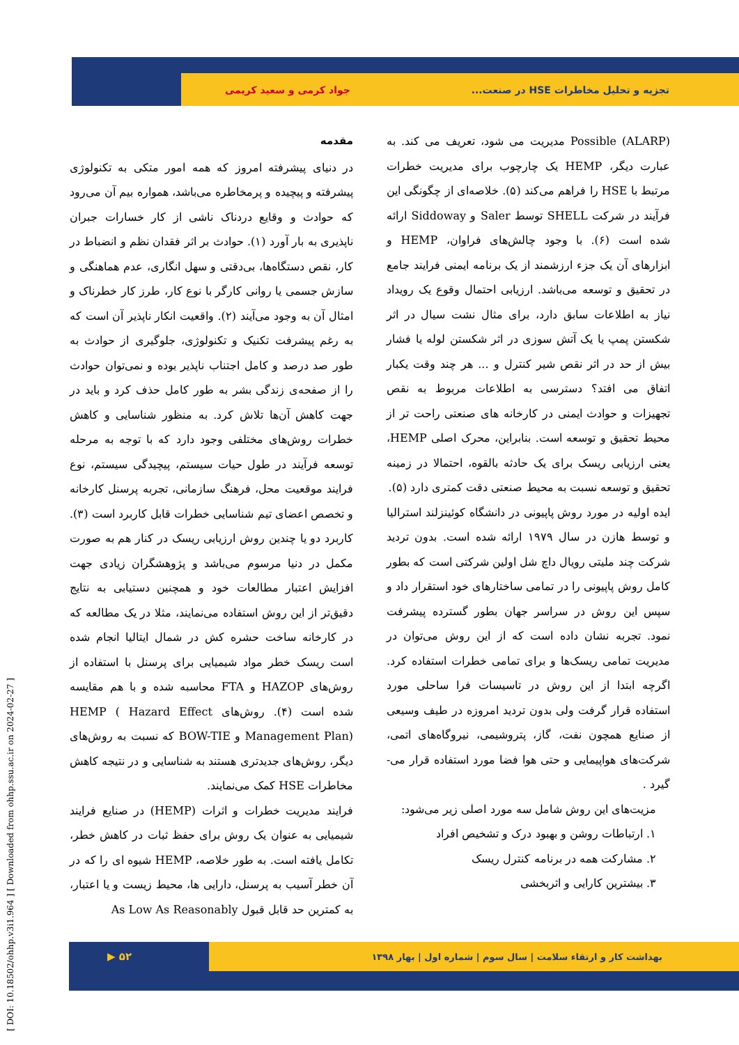تجزیه و تحلیل مخاطرات HSE در صنعت... جواد کرمی و سعید کریمی
[ DOI: 10.18502/ohhp.v3i1.964 ] [ Downloaded from ohhp.ssu.ac.ir on 2024-02-27 ]
مقدمه
در دنیای پیشرفته امروز که همه امور متکی به تکنولوژی پیشرفته و پیچیده و پرمخاطره می‌باشد، همواره بیم آن می‌رود که حوادث و وقایع دردناک ناشی از کار خسارات جبران ناپذیری به بار آورد (۱). حوادث بر اثر فقدان نظم و انضباط در کار، نقص دستگاه‌ها، بی‌دقتی و سهل انگاری، عدم هماهنگی و سازش جسمی یا روانی کارگر با نوع کار، طرز کار خطرناک و امثال آن به وجود می‌آیند (۲). واقعیت انکار ناپذیر آن است که به رغم پیشرفت تکنیک و تکنولوژی، جلوگیری از حوادث به طور صد درصد و کامل اجتناب ناپذیر بوده و نمی‌توان حوادث را از صفحه‌ی زندگی بشر به طور کامل حذف کرد و باید در جهت کاهش آن‌ها تلاش کرد. به منظور شناسایی و کاهش خطرات روش‌های مختلفی وجود دارد که با توجه به مرحله توسعه فرآیند در طول حیات سیستم، پیچیدگی سیستم، نوع فرایند موقعیت محل، فرهنگ سازمانی، تجربه پرسنل کارخانه و تخصص اعضای تیم شناسایی خطرات قابل کاربرد است (۳). کاربرد دو یا چندین روش ارزیابی ریسک در کنار هم به صورت مکمل در دنیا مرسوم می‌باشد و پژوهشگران زیادی جهت افزایش اعتبار مطالعات خود و همچنین دستیابی به نتایج دقیق‌تر از این روش استفاده می‌نمایند، مثلا در یک مطالعه که در کارخانه ساخت حشره کش در شمال ایتالیا انجام شده است ریسک خطر مواد شیمیایی برای پرسنل با استفاده از روش‌های HAZOP و FTA محاسبه شده و با هم مقایسه شده است (۴). روش‌های HEMP ( Hazard Effect Management Plan) و BOW-TIE که نسبت به روش‌های دیگر، روش‌های جدیدتری هستند به شناسایی و در نتیجه کاهش مخاطرات HSE کمک می‌نمایند.
فرایند مدیریت خطرات و اثرات (HEMP) در صنایع فرایند شیمیایی به عنوان یک روش برای حفظ ثبات در کاهش خطر، تکامل یافته است. به طور خلاصه، HEMP شیوه ای را که در آن خطر آسیب به پرسنل، دارایی ها، محیط زیست و یا اعتبار، به کمترین حد قابل قبول As Low As Reasonably
Possible (ALARP) مدیریت می شود، تعریف می کند. به عبارت دیگر، HEMP یک چارچوب برای مدیریت خطرات مرتبط با HSE را فراهم می‌کند (۵). خلاصه‌ای از چگونگی این فرآیند در شرکت SHELL توسط Saler و Siddoway ارائه شده است (۶). با وجود چالش‌های فراوان، HEMP و ابزارهای آن یک جزء ارزشمند از یک برنامه ایمنی فرایند جامع در تحقیق و توسعه می‌باشد. ارزیابی احتمال وقوع یک رویداد نیاز به اطلاعات سابق دارد، برای مثال نشت سیال در اثر شکستن پمپ یا یک آتش سوزی در اثر شکستن لوله یا فشار بیش از حد در اثر نقص شیر کنترل و ... هر چند وقت یکبار اتفاق می افتد؟ دسترسی به اطلاعات مربوط به نقص تجهیزات و حوادث ایمنی در کارخانه های صنعتی راحت تر از محیط تحقیق و توسعه است. بنابراین، محرک اصلی HEMP، یعنی ارزیابی ریسک برای یک حادثه بالقوه، احتمالا در زمینه تحقیق و توسعه نسبت به محیط صنعتی دقت کمتری دارد (۵).
ایده اولیه در مورد روش پاپیونی در دانشگاه کوئینزلند استرالیا و توسط هازن در سال ۱۹۷۹ ارائه شده است. بدون تردید شرکت چند ملیتی رویال داچ شل اولین شرکتی است که بطور کامل روش پاپیونی را در تمامی ساختارهای خود استقرار داد و سپس این روش در سراسر جهان بطور گسترده پیشرفت نمود. تجربه نشان داده است که از این روش می‌توان در مدیریت تمامی ریسک‌ها و برای تمامی خطرات استفاده کرد. اگرچه ابتدا از این روش در تاسیسات فرا ساحلی مورد استفاده قرار گرفت ولی بدون تردید امروزه در طیف وسیعی از صنایع همچون نفت، گاز، پتروشیمی، نیروگاه‌های اتمی، شرکت‌های هواپیمایی و حتی هوا فضا مورد استفاده قرار می-گیرد .
مزیت‌های این روش شامل سه مورد اصلی زیر می‌شود:
۱. ارتباطات روشن و بهبود درک و تشخیص افراد
۲. مشارکت همه در برنامه کنترل ریسک
۳. بیشترین کارایی و اثربخشی
بهداشت کار و ارتقاء سلامت | سال سوم | شماره اول | بهار ۱۳۹۸ ۵۲ ▶